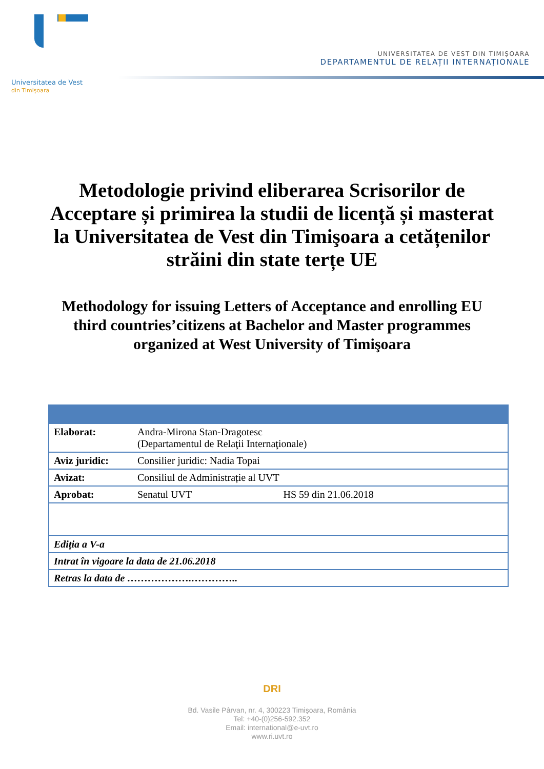Universitatea de Vest
din Timişoara
UNIVERSITATEA DE VEST DIN TIMIŞOARA
DEPARTAMENTUL DE RELAȚII INTERNAȚIONALE
Metodologie privind eliberarea Scrisorilor de Acceptare și primirea la studii de licență și masterat la Universitatea de Vest din Timişoara a cetățenilor străini din state terțe UE
Methodology for issuing Letters of Acceptance and enrolling EU third countries’citizens at Bachelor and Master programmes organized at West University of Timişoara
| Elaborat: | Andra-Mirona Stan-Dragotesc (Departamentul de Relaţii Internaţionale) | |
| Aviz juridic: | Consilier juridic: Nadia Topai | |
| Avizat: | Consiliul de Administrație al UVT | |
| Aprobat: | Senatul UVT | HS 59 din 21.06.2018 |
| Ediția a V-a | | |
| Intrat în vigoare la data de 21.06.2018 | | |
| Retras la data de ……………….………….. | | |
DRI
Bd. Vasile Pârvan, nr. 4, 300223 Timişoara, România
Tel: +40-(0)256-592.352
Email: international@e-uvt.ro
www.ri.uvt.ro